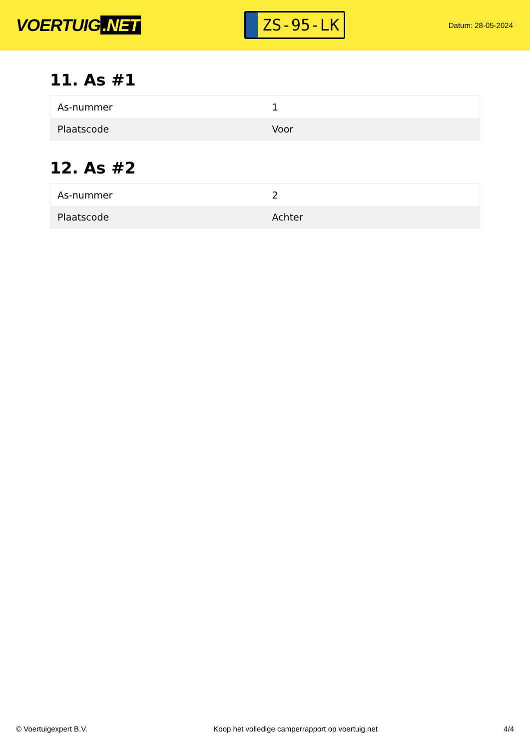VOERTUIG.NET
ZS-95-LK
Datum: 28-05-2024
11. As #1
| As-nummer | 1 |
| Plaatscode | Voor |
12. As #2
| As-nummer | 2 |
| Plaatscode | Achter |
© Voertuigexpert B.V. Koop het volledige camperrapport op voertuig.net 4/4